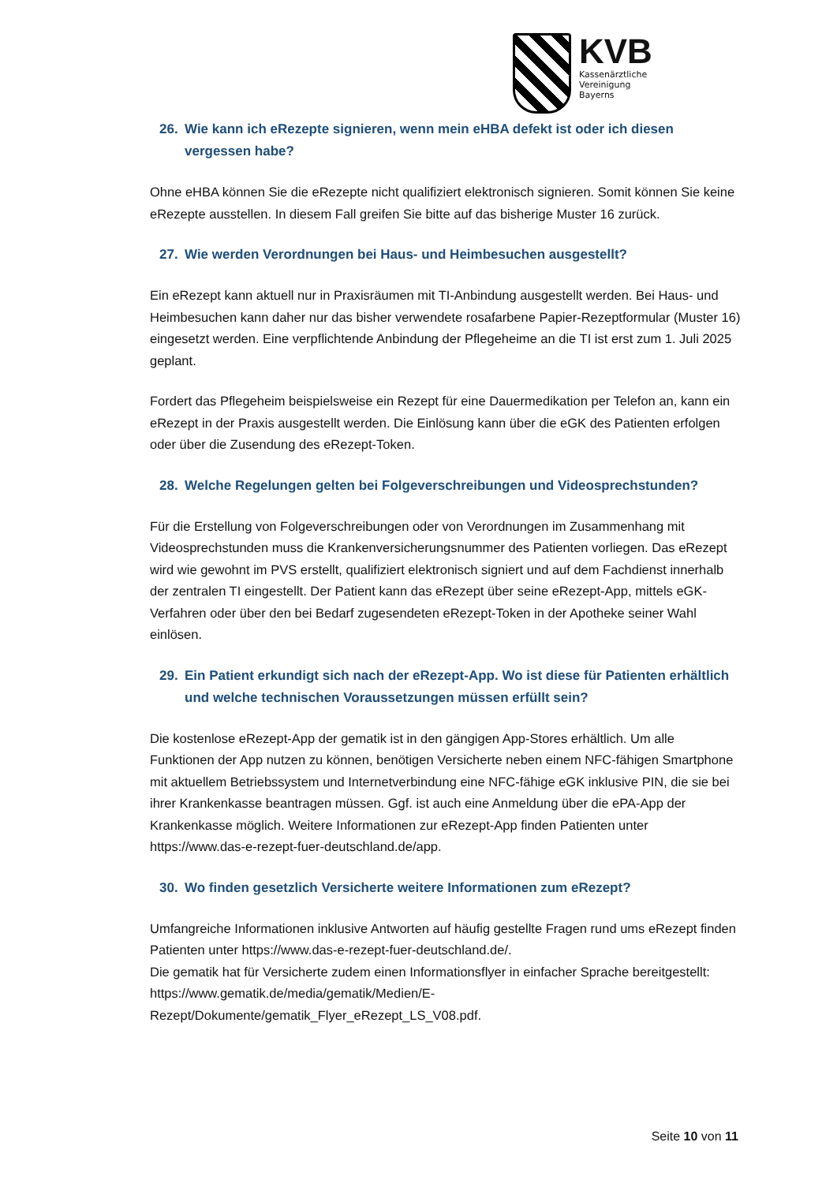KVB
Kassenärztliche
Vereinigung
Bayerns
26. Wie kann ich eRezepte signieren, wenn mein eHBA defekt ist oder ich diesen vergessen habe?
Ohne eHBA können Sie die eRezepte nicht qualifiziert elektronisch signieren. Somit können Sie keine eRezepte ausstellen. In diesem Fall greifen Sie bitte auf das bisherige Muster 16 zurück.
27. Wie werden Verordnungen bei Haus- und Heimbesuchen ausgestellt?
Ein eRezept kann aktuell nur in Praxisräumen mit TI-Anbindung ausgestellt werden. Bei Haus- und Heimbesuchen kann daher nur das bisher verwendete rosafarbene Papier-Rezeptformular (Muster 16) eingesetzt werden. Eine verpflichtende Anbindung der Pflegeheime an die TI ist erst zum 1. Juli 2025 geplant.
Fordert das Pflegeheim beispielsweise ein Rezept für eine Dauermedikation per Telefon an, kann ein eRezept in der Praxis ausgestellt werden. Die Einlösung kann über die eGK des Patienten erfolgen oder über die Zusendung des eRezept-Token.
28. Welche Regelungen gelten bei Folgeverschreibungen und Videosprechstunden?
Für die Erstellung von Folgeverschreibungen oder von Verordnungen im Zusammenhang mit Videosprechstunden muss die Krankenversicherungsnummer des Patienten vorliegen. Das eRezept wird wie gewohnt im PVS erstellt, qualifiziert elektronisch signiert und auf dem Fachdienst innerhalb der zentralen TI eingestellt. Der Patient kann das eRezept über seine eRezept-App, mittels eGK-Verfahren oder über den bei Bedarf zugesendeten eRezept-Token in der Apotheke seiner Wahl einlösen.
29. Ein Patient erkundigt sich nach der eRezept-App. Wo ist diese für Patienten erhältlich und welche technischen Voraussetzungen müssen erfüllt sein?
Die kostenlose eRezept-App der gematik ist in den gängigen App-Stores erhältlich. Um alle Funktionen der App nutzen zu können, benötigen Versicherte neben einem NFC-fähigen Smartphone mit aktuellem Betriebssystem und Internetverbindung eine NFC-fähige eGK inklusive PIN, die sie bei ihrer Krankenkasse beantragen müssen. Ggf. ist auch eine Anmeldung über die ePA-App der Krankenkasse möglich. Weitere Informationen zur eRezept-App finden Patienten unter https://www.das-e-rezept-fuer-deutschland.de/app.
30. Wo finden gesetzlich Versicherte weitere Informationen zum eRezept?
Umfangreiche Informationen inklusive Antworten auf häufig gestellte Fragen rund ums eRezept finden Patienten unter https://www.das-e-rezept-fuer-deutschland.de/.
Die gematik hat für Versicherte zudem einen Informationsflyer in einfacher Sprache bereitgestellt: https://www.gematik.de/media/gematik/Medien/E-Rezept/Dokumente/gematik_Flyer_eRezept_LS_V08.pdf.
Seite 10 von 11